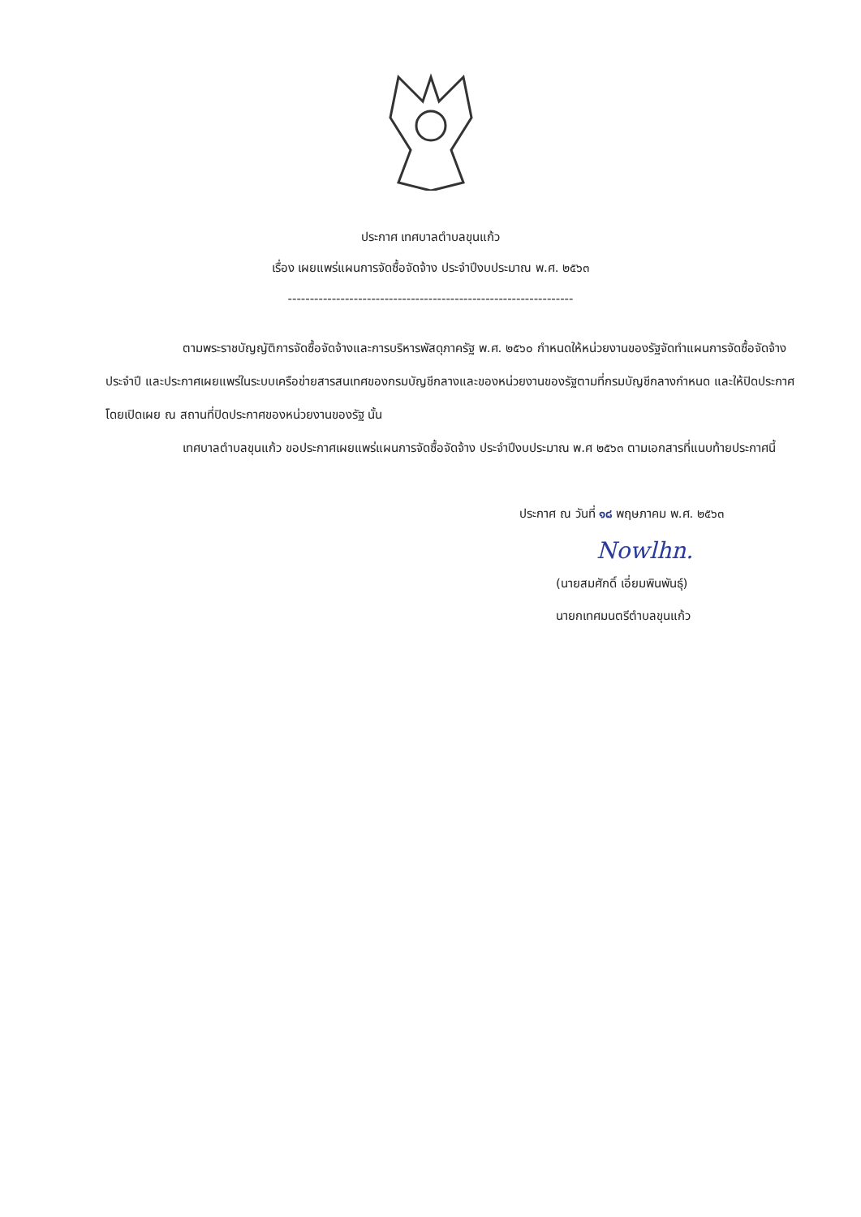ประกาศ เทศบาลตำบลขุนแก้ว
เรื่อง เผยแพร่แผนการจัดซื้อจัดจ้าง ประจำปีงบประมาณ พ.ศ. ๒๕๖๓
-----------------------------------------------------------------
ตามพระราชบัญญัติการจัดซื้อจัดจ้างและการบริหารพัสดุภาครัฐ พ.ศ. ๒๕๖๐ กำหนดให้หน่วยงานของรัฐจัดทำแผนการจัดซื้อจัดจ้างประจำปี และประกาศเผยแพร่ในระบบเครือข่ายสารสนเทศของกรมบัญชีกลางและของหน่วยงานของรัฐตามที่กรมบัญชีกลางกำหนด และให้ปิดประกาศโดยเปิดเผย ณ สถานที่ปิดประกาศของหน่วยงานของรัฐ นั้น
เทศบาลตำบลขุนแก้ว ขอประกาศเผยแพร่แผนการจัดซื้อจัดจ้าง ประจำปีงบประมาณ พ.ศ ๒๕๖๓ ตามเอกสารที่แนบท้ายประกาศนี้
ประกาศ ณ วันที่ ๑๘ พฤษภาคม พ.ศ. ๒๕๖๓
Nowlhn.
(นายสมศักดิ์ เอี่ยมพินพันธุ์)
นายกเทศมนตรีตำบลขุนแก้ว